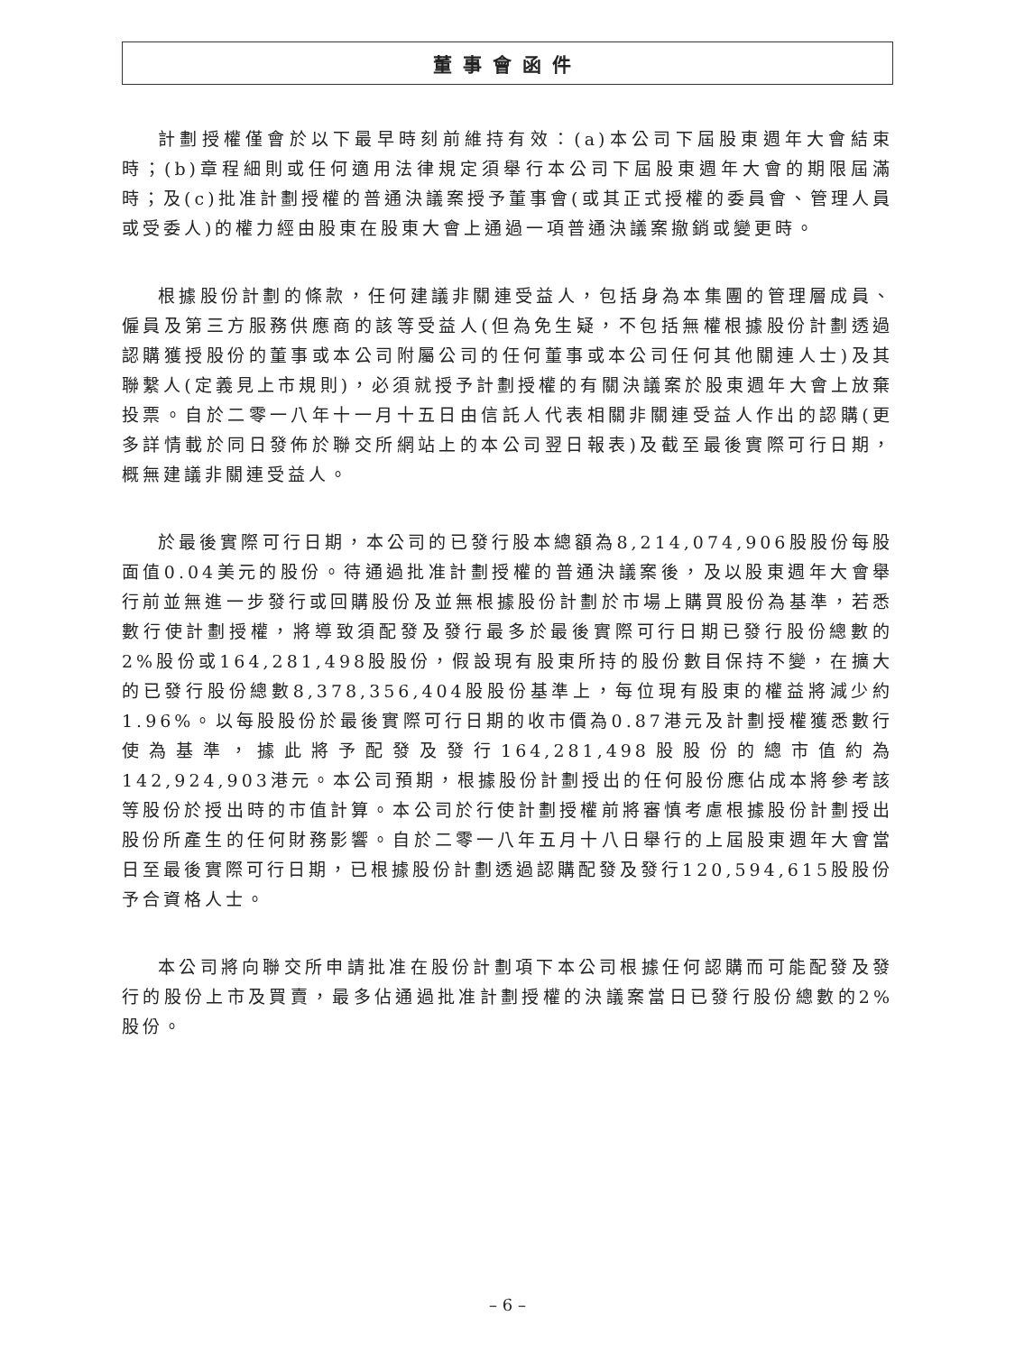董事會函件
計劃授權僅會於以下最早時刻前維持有效：(a)本公司下屆股東週年大會結束時；(b)章程細則或任何適用法律規定須舉行本公司下屆股東週年大會的期限屆滿時；及(c)批准計劃授權的普通決議案授予董事會(或其正式授權的委員會、管理人員或受委人)的權力經由股東在股東大會上通過一項普通決議案撤銷或變更時。
根據股份計劃的條款，任何建議非關連受益人，包括身為本集團的管理層成員、僱員及第三方服務供應商的該等受益人(但為免生疑，不包括無權根據股份計劃透過認購獲授股份的董事或本公司附屬公司的任何董事或本公司任何其他關連人士)及其聯繫人(定義見上市規則)，必須就授予計劃授權的有關決議案於股東週年大會上放棄投票。自於二零一八年十一月十五日由信託人代表相關非關連受益人作出的認購(更多詳情載於同日發佈於聯交所網站上的本公司翌日報表)及截至最後實際可行日期，概無建議非關連受益人。
於最後實際可行日期，本公司的已發行股本總額為8,214,074,906股股份每股面值0.04美元的股份。待通過批准計劃授權的普通決議案後，及以股東週年大會舉行前並無進一步發行或回購股份及並無根據股份計劃於市場上購買股份為基準，若悉數行使計劃授權，將導致須配發及發行最多於最後實際可行日期已發行股份總數的2%股份或164,281,498股股份，假設現有股東所持的股份數目保持不變，在擴大的已發行股份總數8,378,356,404股股份基準上，每位現有股東的權益將減少約1.96%。以每股股份於最後實際可行日期的收市價為0.87港元及計劃授權獲悉數行使為基準，據此將予配發及發行164,281,498股股份的總市值約為142,924,903港元。本公司預期，根據股份計劃授出的任何股份應佔成本將參考該等股份於授出時的市值計算。本公司於行使計劃授權前將審慎考慮根據股份計劃授出股份所產生的任何財務影響。自於二零一八年五月十八日舉行的上屆股東週年大會當日至最後實際可行日期，已根據股份計劃透過認購配發及發行120,594,615股股份予合資格人士。
本公司將向聯交所申請批准在股份計劃項下本公司根據任何認購而可能配發及發行的股份上市及買賣，最多佔通過批准計劃授權的決議案當日已發行股份總數的2%股份。
– 6 –